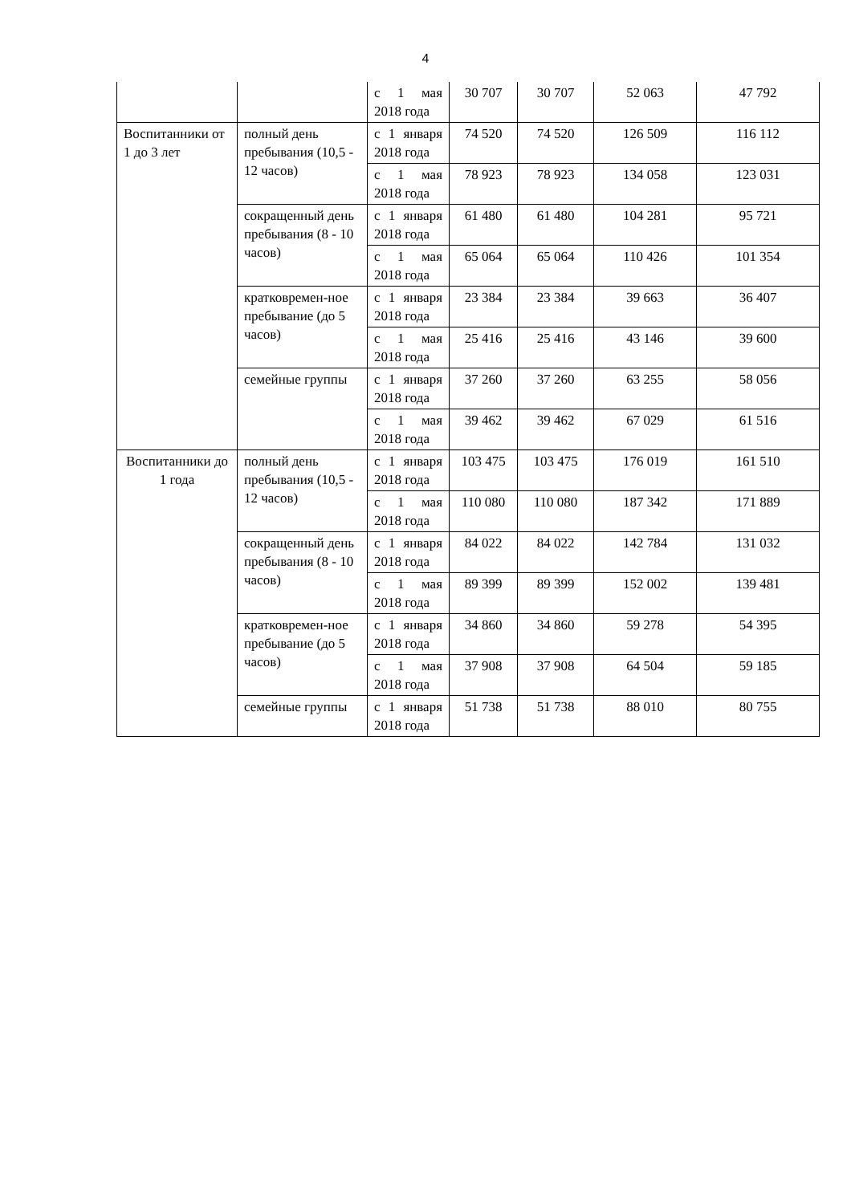4
| | | с 1 мая 2018 года | 30 707 | 30 707 | 52 063 | 47 792 |
| Воспитанники от 1 до 3 лет | полный день пребывания (10,5 - 12 часов) | с 1 января 2018 года | 74 520 | 74 520 | 126 509 | 116 112 |
| | | с 1 мая 2018 года | 78 923 | 78 923 | 134 058 | 123 031 |
| | сокращенный день пребывания (8 - 10 часов) | с 1 января 2018 года | 61 480 | 61 480 | 104 281 | 95 721 |
| | | с 1 мая 2018 года | 65 064 | 65 064 | 110 426 | 101 354 |
| | кратковремен-ное пребывание (до 5 часов) | с 1 января 2018 года | 23 384 | 23 384 | 39 663 | 36 407 |
| | | с 1 мая 2018 года | 25 416 | 25 416 | 43 146 | 39 600 |
| | семейные группы | с 1 января 2018 года | 37 260 | 37 260 | 63 255 | 58 056 |
| | | с 1 мая 2018 года | 39 462 | 39 462 | 67 029 | 61 516 |
| Воспитанники до 1 года | полный день пребывания (10,5 - 12 часов) | с 1 января 2018 года | 103 475 | 103 475 | 176 019 | 161 510 |
| | | с 1 мая 2018 года | 110 080 | 110 080 | 187 342 | 171 889 |
| | сокращенный день пребывания (8 - 10 часов) | с 1 января 2018 года | 84 022 | 84 022 | 142 784 | 131 032 |
| | | с 1 мая 2018 года | 89 399 | 89 399 | 152 002 | 139 481 |
| | кратковремен-ное пребывание (до 5 часов) | с 1 января 2018 года | 34 860 | 34 860 | 59 278 | 54 395 |
| | | с 1 мая 2018 года | 37 908 | 37 908 | 64 504 | 59 185 |
| | семейные группы | с 1 января 2018 года | 51 738 | 51 738 | 88 010 | 80 755 |